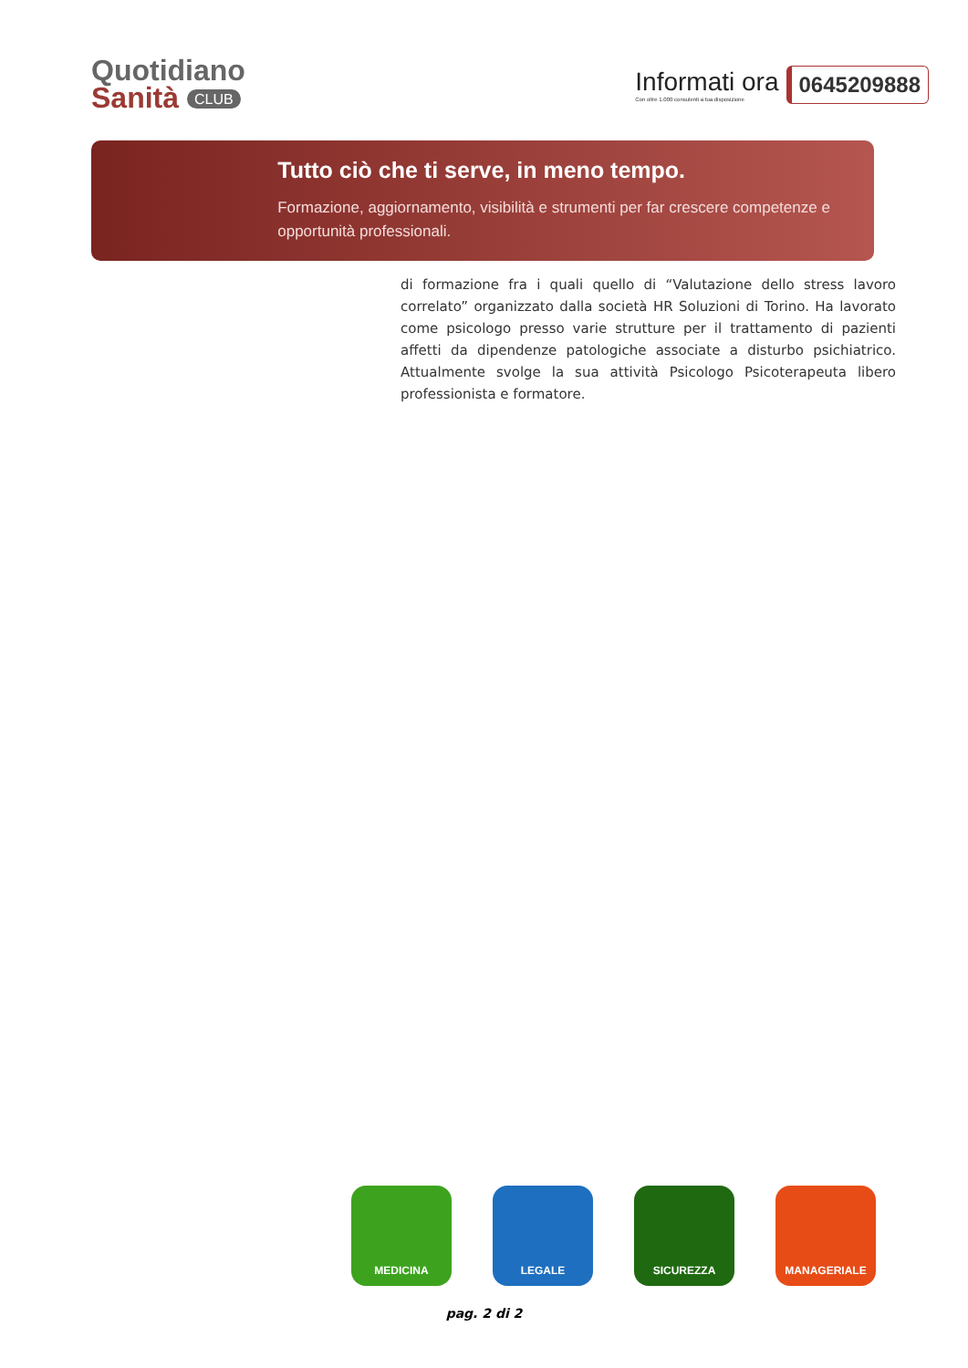Quotidiano
Sanità CLUB
Informati ora
Con oltre 1.000 consulenti a tua disposizione
0645209888
Tutto ciò che ti serve, in meno tempo.
Formazione, aggiornamento, visibilità e strumenti per far crescere competenze e opportunità professionali.
di formazione fra i quali quello di “Valutazione dello stress lavoro correlato” organizzato dalla società HR Soluzioni di Torino. Ha lavorato come psicologo presso varie strutture per il trattamento di pazienti affetti da dipendenze patologiche associate a disturbo psichiatrico. Attualmente svolge la sua attività Psicologo Psicoterapeuta libero professionista e formatore.
MEDICINA LEGALE SICUREZZA MANAGERIALE
pag. 2 di 2